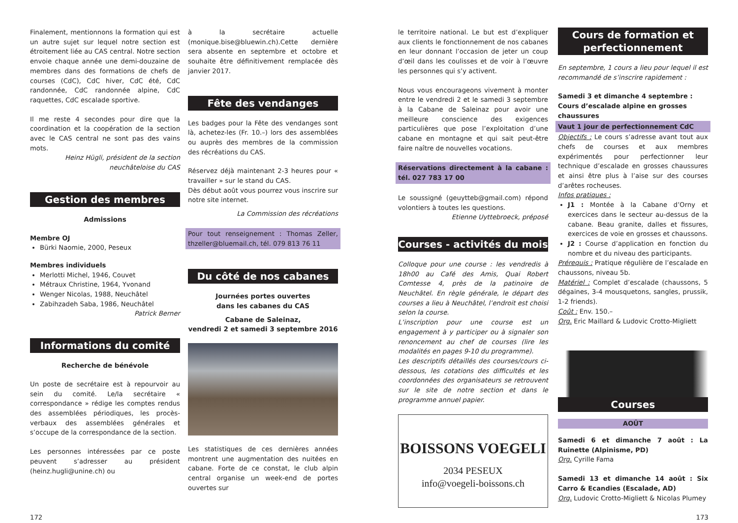Finalement, mentionnons la formation qui est un autre sujet sur lequel notre section est étroitement liée au CAS central. Notre section envoie chaque année une demi-douzaine de membres dans des formations de chefs de courses (CdC), CdC hiver, CdC été, CdC randonnée, CdC randonnée alpine, CdC raquettes, CdC escalade sportive.
Il me reste 4 secondes pour dire que la coordination et la coopération de la section avec le CAS central ne sont pas des vains mots.
Heinz Hügli, président de la section neuchâteloise du CAS
Gestion des membres
Admissions
Membre OJ
Bürki Naomie, 2000, Peseux
Membres individuels
Merlotti Michel, 1946, Couvet
Métraux Christine, 1964, Yvonand
Wenger Nicolas, 1988, Neuchâtel
Zabihzadeh Saba, 1986, Neuchâtel
Patrick Berner
Informations du comité
Recherche de bénévole
Un poste de secrétaire est à repourvoir au sein du comité. Le/la secrétaire « correspondance » rédige les comptes rendus des assemblées périodiques, les procès-verbaux des assemblées générales et s’occupe de la correspondance de la section.
Les personnes intéressées par ce poste peuvent s’adresser au président (heinz.hugli@unine.ch) ou
à la secrétaire actuelle (monique.bise@bluewin.ch).Cette dernière sera absente en septembre et octobre et souhaite être définitivement remplacée dès janvier 2017.
Fête des vendanges
Les badges pour la Fête des vendanges sont là, achetez-les (Fr. 10.–) lors des assemblées ou auprès des membres de la commission des récréations du CAS.
Réservez déjà maintenant 2-3 heures pour « travailler » sur le stand du CAS.
Dès début août vous pourrez vous inscrire sur notre site internet.
La Commission des récréations
Pour tout renseignement : Thomas Zeller, thzeller@bluemail.ch, tél. 079 813 76 11
Du côté de nos cabanes
Journées portes ouvertes
dans les cabanes du CAS
Cabane de Saleinaz,
vendredi 2 et samedi 3 septembre 2016
Les statistiques de ces dernières années montrent une augmentation des nuitées en cabane. Forte de ce constat, le club alpin central organise un week-end de portes ouvertes sur
le territoire national. Le but est d’expliquer aux clients le fonctionnement de nos cabanes en leur donnant l’occasion de jeter un coup d’œil dans les coulisses et de voir à l’œuvre les personnes qui s’y activent.
Nous vous encourageons vivement à monter entre le vendredi 2 et le samedi 3 septembre à la Cabane de Saleinaz pour avoir une meilleure conscience des exigences particulières que pose l’exploitation d’une cabane en montagne et qui sait peut-être faire naître de nouvelles vocations.
Réservations directement à la cabane : tél. 027 783 17 00
Le soussigné (geuytteb@gmail.com) répond volontiers à toutes les questions.
Etienne Uyttebroeck, préposé
Courses - activités du mois
Colloque pour une course : les vendredis à 18h00 au Café des Amis, Quai Robert Comtesse 4, près de la patinoire de Neuchâtel. En règle générale, le départ des courses a lieu à Neuchâtel, l’endroit est choisi selon la course.
L’inscription pour une course est un engagement à y participer ou à signaler son renoncement au chef de courses (lire les modalités en pages 9-10 du programme).
Les descriptifs détaillés des courses/cours ci-dessous, les cotations des difficultés et les coordonnées des organisateurs se retrouvent sur le site de notre section et dans le programme annuel papier.
BOISSONS VOEGELI
2034 PESEUX
info@voegeli-boissons.ch
Cours de formation et perfectionnement
En septembre, 1 cours a lieu pour lequel il est recommandé de s’inscrire rapidement :
Samedi 3 et dimanche 4 septembre : Cours d’escalade alpine en grosses chaussures
Vaut 1 jour de perfectionnement CdC
Objectifs : Le cours s’adresse avant tout aux chefs de courses et aux membres expérimentés pour perfectionner leur technique d’escalade en grosses chaussures et ainsi être plus à l’aise sur des courses d’arêtes rocheuses.
Infos pratiques :
J1 : Montée à la Cabane d’Orny et exercices dans le secteur au-dessus de la cabane. Beau granite, dalles et fissures, exercices de voie en grosses et chaussons.
J2 : Course d’application en fonction du nombre et du niveau des participants.
Prérequis : Pratique régulière de l’escalade en chaussons, niveau 5b.
Matériel : Complet d’escalade (chaussons, 5 dégaines, 3-4 mousquetons, sangles, prussik, 1-2 friends).
Coût : Env. 150.–
Org. Eric Maillard & Ludovic Crotto-Migliett
Courses
AOÛT
Samedi 6 et dimanche 7 août : La Ruinette (Alpinisme, PD)
Org. Cyrille Fama
Samedi 13 et dimanche 14 août : Six Carro & Ecandies (Escalade, AD)
Org. Ludovic Crotto-Migliett & Nicolas Plumey
172 173